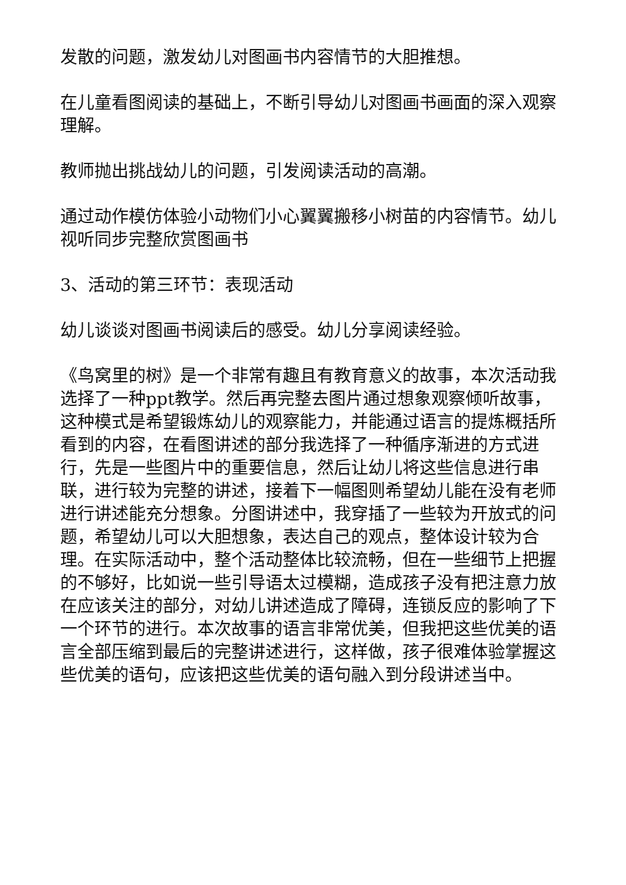发散的问题，激发幼儿对图画书内容情节的大胆推想。
在儿童看图阅读的基础上，不断引导幼儿对图画书画面的深入观察理解。
教师抛出挑战幼儿的问题，引发阅读活动的高潮。
通过动作模仿体验小动物们小心翼翼搬移小树苗的内容情节。幼儿视听同步完整欣赏图画书
3、活动的第三环节：表现活动
幼儿谈谈对图画书阅读后的感受。幼儿分享阅读经验。
《鸟窝里的树》是一个非常有趣且有教育意义的故事，本次活动我选择了一种ppt教学。然后再完整去图片通过想象观察倾听故事，这种模式是希望锻炼幼儿的观察能力，并能通过语言的提炼概括所看到的内容，在看图讲述的部分我选择了一种循序渐进的方式进行，先是一些图片中的重要信息，然后让幼儿将这些信息进行串联，进行较为完整的讲述，接着下一幅图则希望幼儿能在没有老师进行讲述能充分想象。分图讲述中，我穿插了一些较为开放式的问题，希望幼儿可以大胆想象，表达自己的观点，整体设计较为合理。在实际活动中，整个活动整体比较流畅，但在一些细节上把握的不够好，比如说一些引导语太过模糊，造成孩子没有把注意力放在应该关注的部分，对幼儿讲述造成了障碍，连锁反应的影响了下一个环节的进行。本次故事的语言非常优美，但我把这些优美的语言全部压缩到最后的完整讲述进行，这样做，孩子很难体验掌握这些优美的语句，应该把这些优美的语句融入到分段讲述当中。